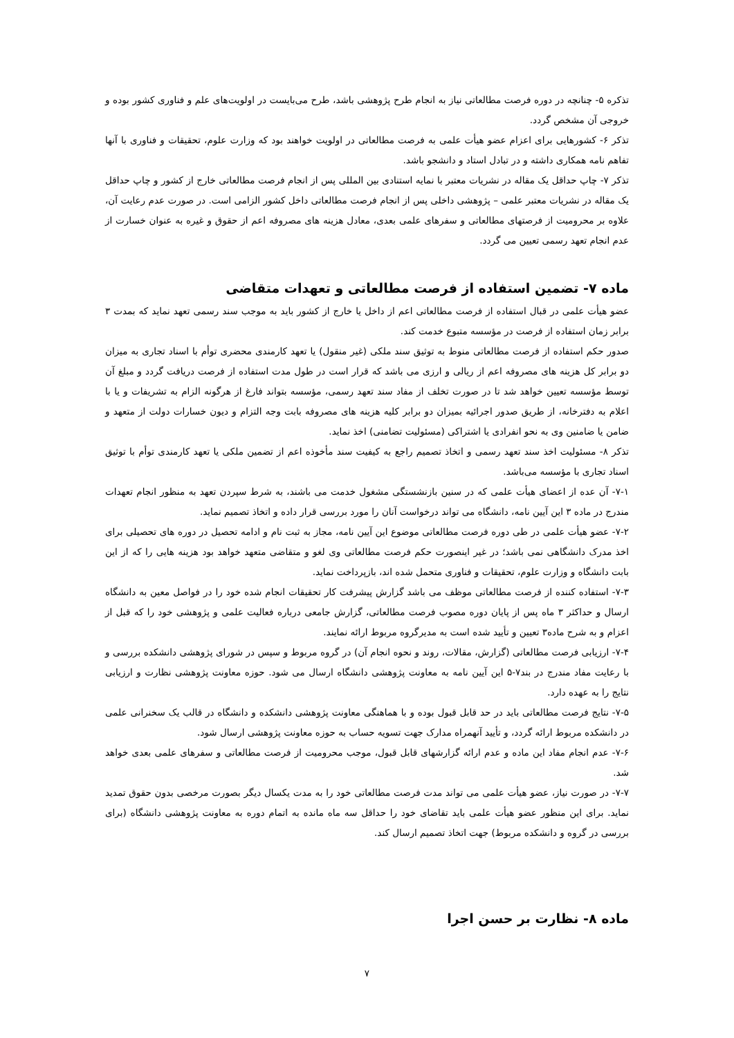تذکره ۵- چنانچه در دوره فرصت مطالعاتی نیاز به انجام طرح پژوهشی باشد، طرح می‌بایست در اولویت‌های علم و فناوری کشور بوده و خروجی آن مشخص گردد.
تذکر ۶- کشورهایی برای اعزام عضو هیأت علمی به فرصت مطالعاتی در اولویت خواهند بود که وزارت علوم، تحقیقات و فناوری با آنها تفاهم نامه همکاری داشته و در تبادل استاد و دانشجو باشد.
تذکر ۷- چاپ حداقل یک مقاله در نشریات معتبر با نمایه استنادی بین المللی پس از انجام فرصت مطالعاتی خارج از کشور و چاپ حداقل یک مقاله در نشریات معتبر علمی – پژوهشی داخلی پس از انجام فرصت مطالعاتی داخل کشور الزامی است. در صورت عدم رعایت آن، علاوه بر محرومیت از فرصتهای مطالعاتی و سفرهای علمی بعدی، معادل هزینه های مصروفه اعم از حقوق و غیره به عنوان خسارت از عدم انجام تعهد رسمی تعیین می گردد.
ماده ۷- تضمین استفاده از فرصت مطالعاتی و تعهدات متقاضی
عضو هیأت علمی در قبال استفاده از فرصت مطالعاتی اعم از داخل یا خارج از کشور باید به موجب سند رسمی تعهد نماید که بمدت ۳ برابر زمان استفاده از فرصت در مؤسسه متبوع خدمت کند.
صدور حکم استفاده از فرصت مطالعاتی منوط به توثیق سند ملکی (غیر منقول) یا تعهد کارمندی محضری توأم با اسناد تجاری به میزان دو برابر کل هزینه های مصروفه اعم از ریالی و ارزی می باشد که قرار است در طول مدت استفاده از فرصت دریافت گردد و مبلغ آن توسط مؤسسه تعیین خواهد شد تا در صورت تخلف از مفاد سند تعهد رسمی، مؤسسه بتواند فارغ از هرگونه الزام به تشریفات و یا با اعلام به دفترخانه، از طریق صدور اجرائیه بمیزان دو برابر کلیه هزینه های مصروفه بابت وجه التزام و دیون خسارات دولت از متعهد و ضامن یا ضامنین وی به نحو انفرادی یا اشتراکی (مسئولیت تضامنی) اخذ نماید.
تذکر ۸- مسئولیت اخذ سند تعهد رسمی و اتخاذ تصمیم راجع به کیفیت سند مأخوذه اعم از تضمین ملکی یا تعهد کارمندی توأم با توثیق اسناد تجاری با مؤسسه می‌باشد.
۷-۱- آن عده از اعضای هیأت علمی که در سنین بازنشستگی مشغول خدمت می باشند، به شرط سپردن تعهد به منظور انجام تعهدات مندرج در ماده ۳ این آیین نامه، دانشگاه می تواند درخواست آنان را مورد بررسی قرار داده و اتخاذ تصمیم نماید.
۷-۲- عضو هیأت علمی در طی دوره فرصت مطالعاتی موضوع این آیین نامه، مجاز به ثبت نام و ادامه تحصیل در دوره های تحصیلی برای اخذ مدرک دانشگاهی نمی باشد؛ در غیر اینصورت حکم فرصت مطالعاتی وی لغو و متقاضی متعهد خواهد بود هزینه هایی را که از این بابت دانشگاه و وزارت علوم، تحقیقات و فناوری متحمل شده اند، بازپرداخت نماید.
۷-۳- استفاده کننده از فرصت مطالعاتی موظف می باشد گزارش پیشرفت کار تحقیقات انجام شده خود را در فواصل معین به دانشگاه ارسال و حداکثر ۳ ماه پس از پایان دوره مصوب فرصت مطالعاتی، گزارش جامعی درباره فعالیت علمی و پژوهشی خود را که قبل از اعزام و به شرح ماده۳ تعیین و تأیید شده است به مدیرگروه مربوط ارائه نمایند.
۷-۴- ارزیابی فرصت مطالعاتی (گزارش، مقالات، روند و نحوه انجام آن) در گروه مربوط و سپس در شورای پژوهشی دانشکده بررسی و با رعایت مفاد مندرج در بند۷-۵ این آیین نامه به معاونت پژوهشی دانشگاه ارسال می شود. حوزه معاونت پژوهشی نظارت و ارزیابی نتایج را به عهده دارد.
۷-۵- نتایج فرصت مطالعاتی باید در حد قابل قبول بوده و با هماهنگی معاونت پژوهشی دانشکده و دانشگاه در قالب یک سخنرانی علمی در دانشکده مربوط ارائه گردد، و تأیید آنهمراه مدارک جهت تسویه حساب به حوزه معاونت پژوهشی ارسال شود.
۷-۶- عدم انجام مفاد این ماده و عدم ارائه گزارشهای قابل قبول، موجب محرومیت از فرصت مطالعاتی و سفرهای علمی بعدی خواهد شد.
۷-۷- در صورت نیاز، عضو هیأت علمی می تواند مدت فرصت مطالعاتی خود را به مدت یکسال دیگر بصورت مرخصی بدون حقوق تمدید نماید. برای این منظور عضو هیأت علمی باید تقاضای خود را حداقل سه ماه مانده به اتمام دوره به معاونت پژوهشی دانشگاه (برای بررسی در گروه و دانشکده مربوط) جهت اتخاذ تصمیم ارسال کند.
ماده ۸- نظارت بر حسن اجرا
۷